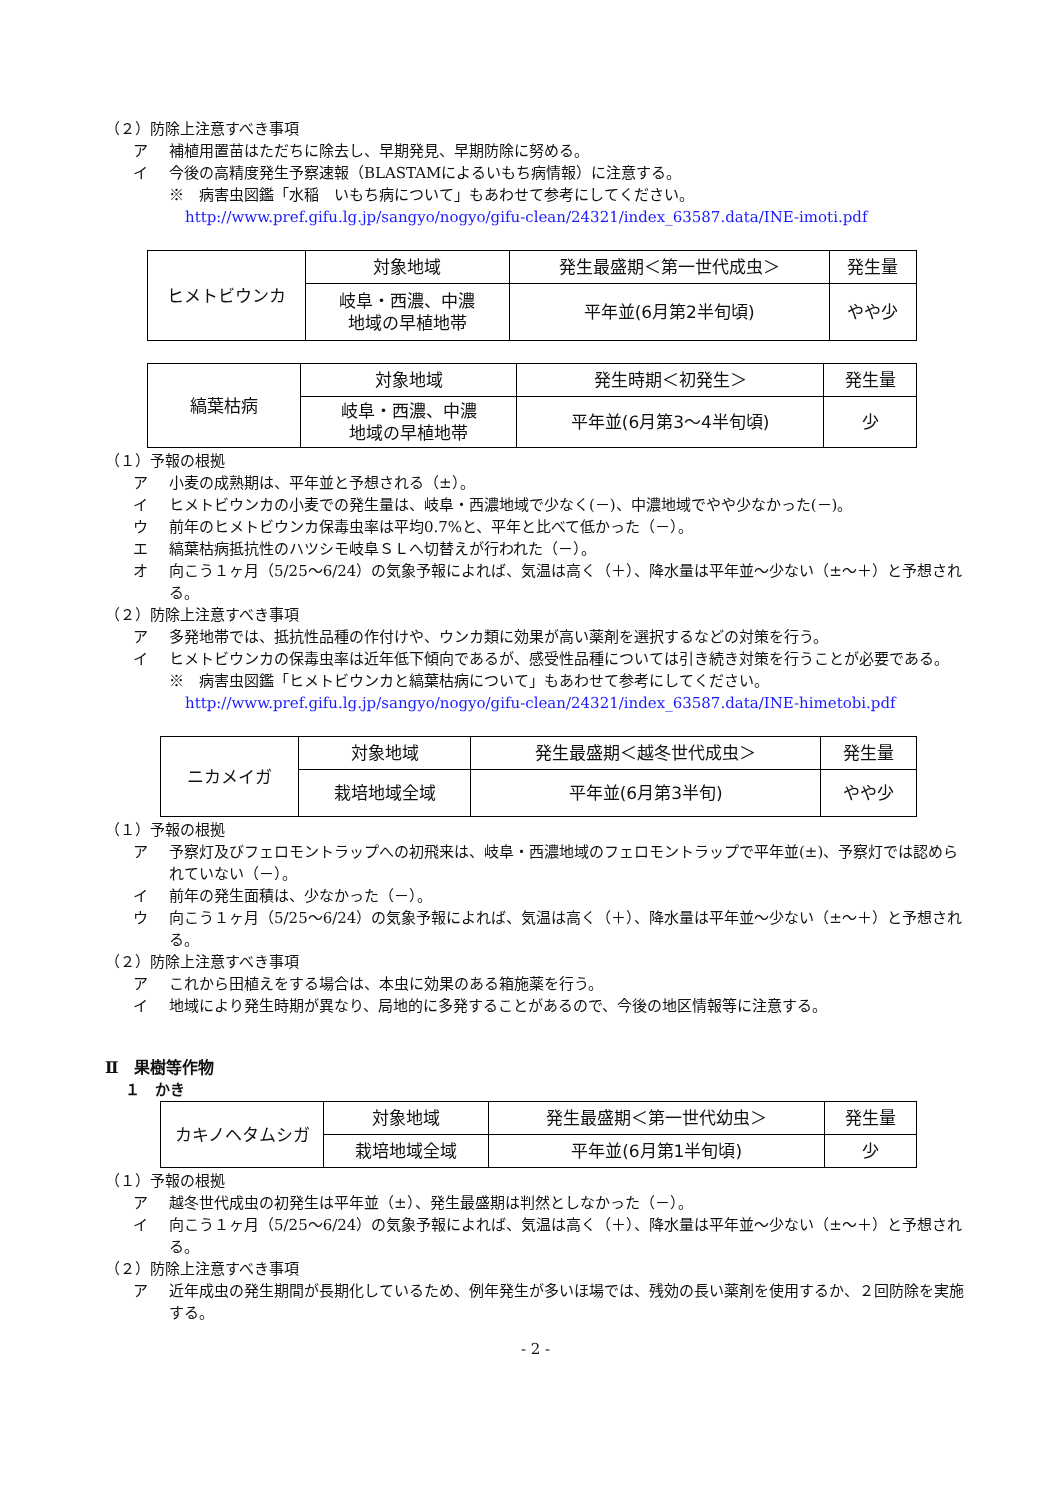（２）防除上注意すべき事項
ア 補植用置苗はただちに除去し、早期発見、早期防除に努める。
イ 今後の高精度発生予察速報（BLASTAMによるいもち病情報）に注意する。
※　病害虫図鑑「水稲　いもち病について」もあわせて参考にしてください。
http://www.pref.gifu.lg.jp/sangyo/nogyo/gifu-clean/24321/index_63587.data/INE-imoti.pdf
| ヒメトビウンカ | 対象地域 | 発生最盛期＜第一世代成虫＞ | 発生量 |
| | 岐阜・西濃、中濃 地域の早植地帯 | 平年並(6月第2半旬頃) | やや少 |
| 縞葉枯病 | 対象地域 | 発生時期＜初発生＞ | 発生量 |
| | 岐阜・西濃、中濃 地域の早植地帯 | 平年並(6月第3～4半旬頃) | 少 |
（１）予報の根拠
ア 小麦の成熟期は、平年並と予想される（±）。
イ ヒメトビウンカの小麦での発生量は、岐阜・西濃地域で少なく(－)、中濃地域でやや少なかった(－)。
ウ 前年のヒメトビウンカ保毒虫率は平均0.7%と、平年と比べて低かった（－）。
エ 縞葉枯病抵抗性のハツシモ岐阜ＳＬへ切替えが行われた（－）。
オ 向こう１ヶ月（5/25～6/24）の気象予報によれば、気温は高く（＋）、降水量は平年並～少ない（±～＋）と予想される。
（２）防除上注意すべき事項
ア 多発地帯では、抵抗性品種の作付けや、ウンカ類に効果が高い薬剤を選択するなどの対策を行う。
イ ヒメトビウンカの保毒虫率は近年低下傾向であるが、感受性品種については引き続き対策を行うことが必要である。
※　病害虫図鑑「ヒメトビウンカと縞葉枯病について」もあわせて参考にしてください。
http://www.pref.gifu.lg.jp/sangyo/nogyo/gifu-clean/24321/index_63587.data/INE-himetobi.pdf
| ニカメイガ | 対象地域 | 発生最盛期＜越冬世代成虫＞ | 発生量 |
| | 栽培地域全域 | 平年並(6月第3半旬) | やや少 |
（１）予報の根拠
ア 予察灯及びフェロモントラップへの初飛来は、岐阜・西濃地域のフェロモントラップで平年並(±)、予察灯では認められていない（－）。
イ 前年の発生面積は、少なかった（－）。
ウ 向こう１ヶ月（5/25～6/24）の気象予報によれば、気温は高く（＋）、降水量は平年並～少ない（±～＋）と予想される。
（２）防除上注意すべき事項
ア これから田植えをする場合は、本虫に効果のある箱施薬を行う。
イ 地域により発生時期が異なり、局地的に多発することがあるので、今後の地区情報等に注意する。
Ⅱ　果樹等作物
１　かき
| カキノヘタムシガ | 対象地域 | 発生最盛期＜第一世代幼虫＞ | 発生量 |
| | 栽培地域全域 | 平年並(6月第1半旬頃) | 少 |
（１）予報の根拠
ア 越冬世代成虫の初発生は平年並（±）、発生最盛期は判然としなかった（－）。
イ 向こう１ヶ月（5/25～6/24）の気象予報によれば、気温は高く（＋）、降水量は平年並～少ない（±～＋）と予想される。
（２）防除上注意すべき事項
ア 近年成虫の発生期間が長期化しているため、例年発生が多いほ場では、残効の長い薬剤を使用するか、２回防除を実施する。
- 2 -